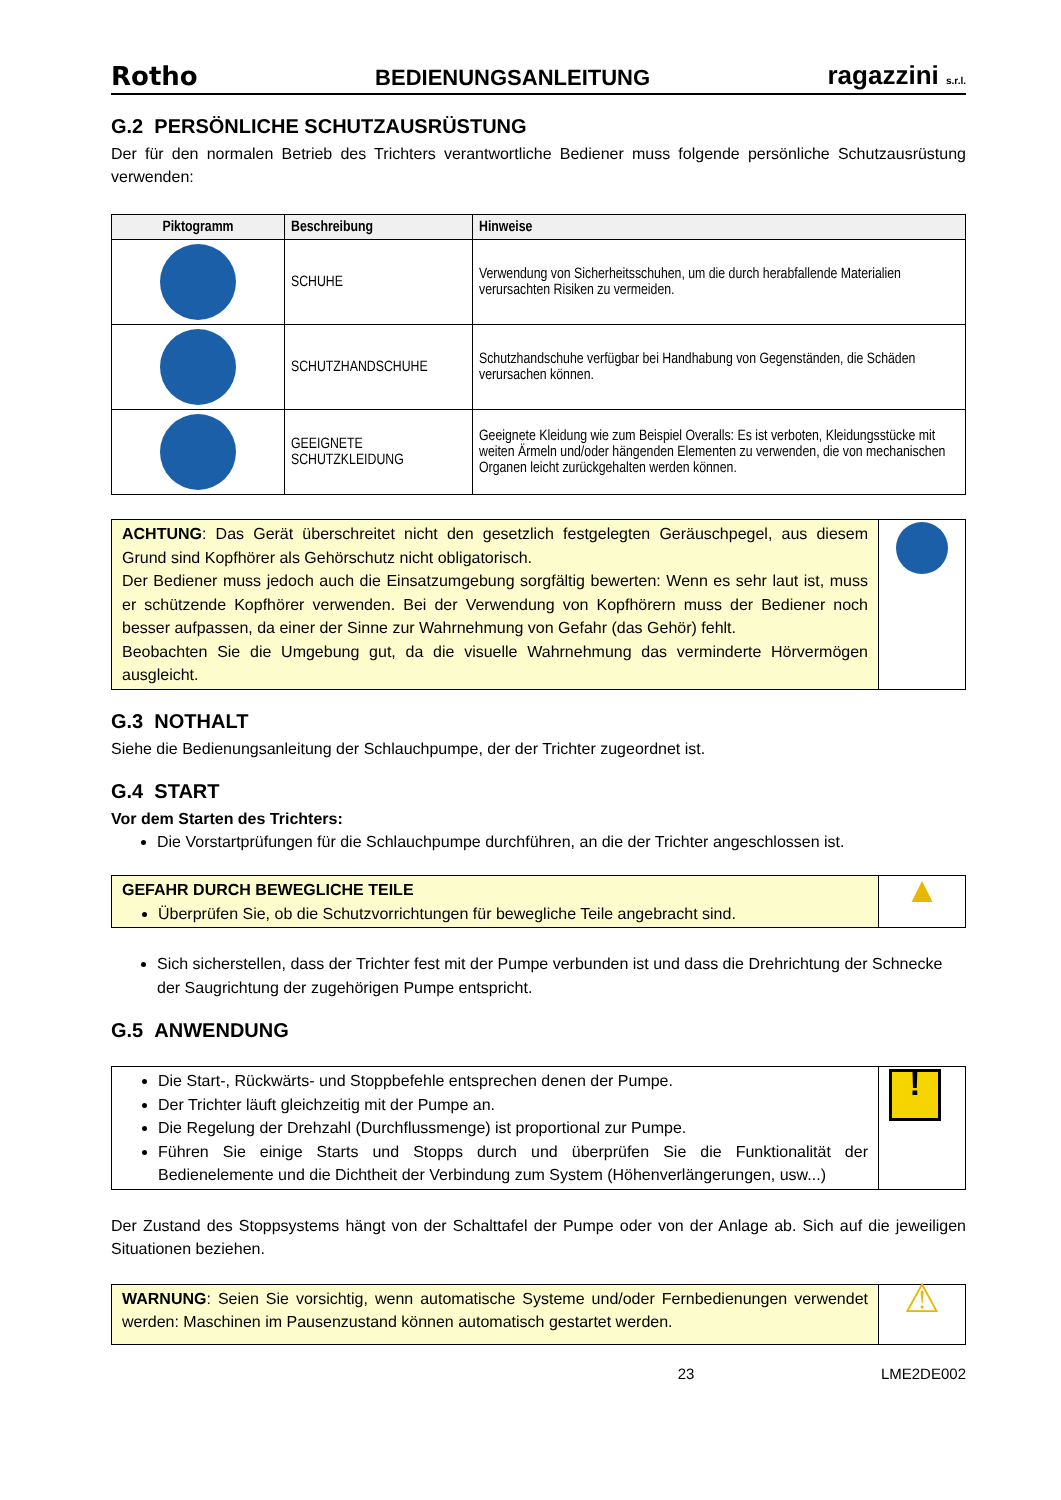Rotho BEDIENUNGSANLEITUNG ragazzini s.r.l.
G.2 PERSÖNLICHE SCHUTZAUSRÜSTUNG
Der für den normalen Betrieb des Trichters verantwortliche Bediener muss folgende persönliche Schutzausrüstung verwenden:
| Piktogramm | Beschreibung | Hinweise |
| --- | --- | --- |
| | SCHUHE | Verwendung von Sicherheitsschuhen, um die durch herabfallende Materialien verursachten Risiken zu vermeiden. |
| | SCHUTZHANDSCHUHE | Schutzhandschuhe verfügbar bei Handhabung von Gegenständen, die Schäden verursachen können. |
| | GEEIGNETE SCHUTZKLEIDUNG | Geeignete Kleidung wie zum Beispiel Overalls: Es ist verboten, Kleidungsstücke mit weiten Ärmeln und/oder hängenden Elementen zu verwenden, die von mechanischen Organen leicht zurückgehalten werden können. |
| ACHTUNG : Das Gerät überschreitet nicht den gesetzlich festgelegten Geräuschpegel, aus diesem Grund sind Kopfhörer als Gehörschutz nicht obligatorisch. Der Bediener muss jedoch auch die Einsatzumgebung sorgfältig bewerten: Wenn es sehr laut ist, muss er schützende Kopfhörer verwenden. Bei der Verwendung von Kopfhörern muss der Bediener noch besser aufpassen, da einer der Sinne zur Wahrnehmung von Gefahr (das Gehör) fehlt. Beobachten Sie die Umgebung gut, da die visuelle Wahrnehmung das verminderte Hörvermögen ausgleicht. | |
G.3 NOTHALT
Siehe die Bedienungsanleitung der Schlauchpumpe, der der Trichter zugeordnet ist.
G.4 START
Vor dem Starten des Trichters:
Die Vorstartprüfungen für die Schlauchpumpe durchführen, an die der Trichter angeschlossen ist.
| GEFAHR DURCH BEWEGLICHE TEILE Überprüfen Sie, ob die Schutzvorrichtungen für bewegliche Teile angebracht sind. | ▲ |
Sich sicherstellen, dass der Trichter fest mit der Pumpe verbunden ist und dass die Drehrichtung der Schnecke der Saugrichtung der zugehörigen Pumpe entspricht.
G.5 ANWENDUNG
| Die Start-, Rückwärts- und Stoppbefehle entsprechen denen der Pumpe. Der Trichter läuft gleichzeitig mit der Pumpe an. Die Regelung der Drehzahl (Durchflussmenge) ist proportional zur Pumpe. Führen Sie einige Starts und Stopps durch und überprüfen Sie die Funktionalität der Bedienelemente und die Dichtheit der Verbindung zum System (Höhenverlängerungen, usw...) | ! |
Der Zustand des Stoppsystems hängt von der Schalttafel der Pumpe oder von der Anlage ab. Sich auf die jeweiligen Situationen beziehen.
| WARNUNG : Seien Sie vorsichtig, wenn automatische Systeme und/oder Fernbedienungen verwendet werden: Maschinen im Pausenzustand können automatisch gestartet werden. | ⚠ |
23 LME2DE002